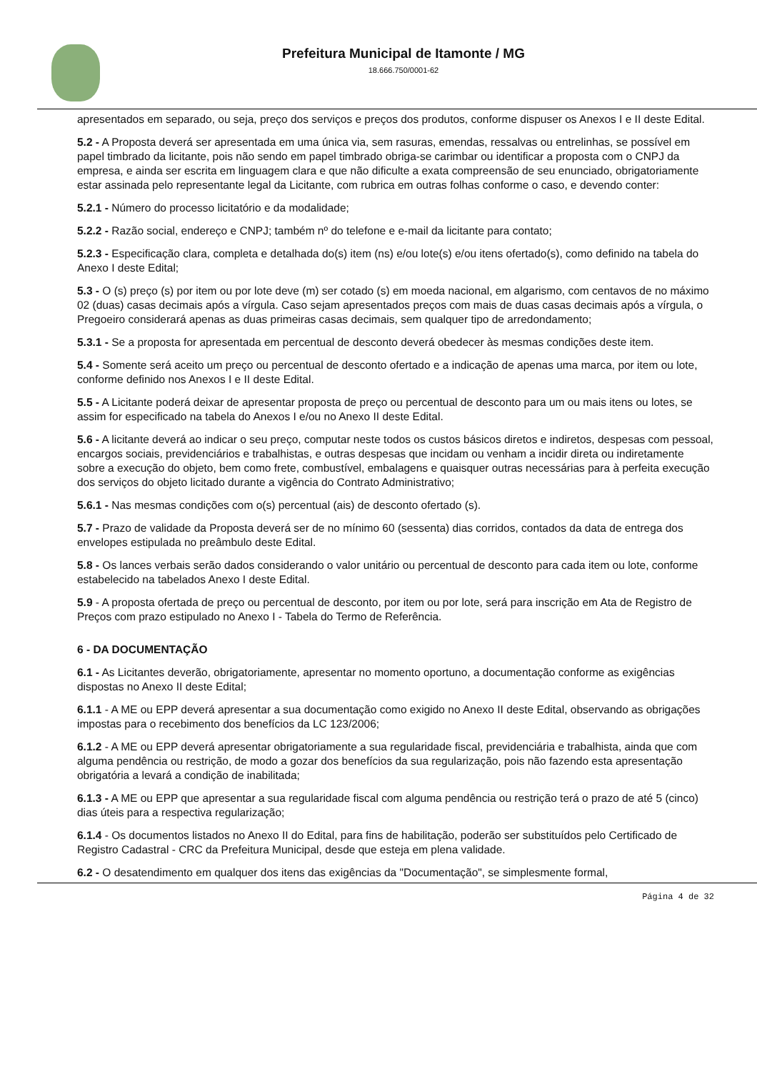Prefeitura Municipal de Itamonte / MG
18.666.750/0001-62
apresentados em separado, ou seja, preço dos serviços e preços dos produtos, conforme dispuser os Anexos I e II deste Edital.
5.2 - A Proposta deverá ser apresentada em uma única via, sem rasuras, emendas, ressalvas ou entrelinhas, se possível em papel timbrado da licitante, pois não sendo em papel timbrado obriga-se carimbar ou identificar a proposta com o CNPJ da empresa, e ainda ser escrita em linguagem clara e que não dificulte a exata compreensão de seu enunciado, obrigatoriamente estar assinada pelo representante legal da Licitante, com rubrica em outras folhas conforme o caso, e devendo conter:
5.2.1 - Número do processo licitatório e da modalidade;
5.2.2 - Razão social, endereço e CNPJ; também nº do telefone e e-mail da licitante para contato;
5.2.3 - Especificação clara, completa e detalhada do(s) item (ns) e/ou lote(s) e/ou itens ofertado(s), como definido na tabela do Anexo I deste Edital;
5.3 - O (s) preço (s) por item ou por lote deve (m) ser cotado (s) em moeda nacional, em algarismo, com centavos de no máximo 02 (duas) casas decimais após a vírgula. Caso sejam apresentados preços com mais de duas casas decimais após a vírgula, o Pregoeiro considerará apenas as duas primeiras casas decimais, sem qualquer tipo de arredondamento;
5.3.1 - Se a proposta for apresentada em percentual de desconto deverá obedecer às mesmas condições deste item.
5.4 - Somente será aceito um preço ou percentual de desconto ofertado e a indicação de apenas uma marca, por item ou lote, conforme definido nos Anexos I e II deste Edital.
5.5 - A Licitante poderá deixar de apresentar proposta de preço ou percentual de desconto para um ou mais itens ou lotes, se assim for especificado na tabela do Anexos I e/ou no Anexo II deste Edital.
5.6 - A licitante deverá ao indicar o seu preço, computar neste todos os custos básicos diretos e indiretos, despesas com pessoal, encargos sociais, previdenciários e trabalhistas, e outras despesas que incidam ou venham a incidir direta ou indiretamente sobre a execução do objeto, bem como frete, combustível, embalagens e quaisquer outras necessárias para à perfeita execução dos serviços do objeto licitado durante a vigência do Contrato Administrativo;
5.6.1 - Nas mesmas condições com o(s) percentual (ais) de desconto ofertado (s).
5.7 - Prazo de validade da Proposta deverá ser de no mínimo 60 (sessenta) dias corridos, contados da data de entrega dos envelopes estipulada no preâmbulo deste Edital.
5.8 - Os lances verbais serão dados considerando o valor unitário ou percentual de desconto para cada item ou lote, conforme estabelecido na tabelados Anexo I deste Edital.
5.9 - A proposta ofertada de preço ou percentual de desconto, por item ou por lote, será para inscrição em Ata de Registro de Preços com prazo estipulado no Anexo I - Tabela do Termo de Referência.
6 - DA DOCUMENTAÇÃO
6.1 - As Licitantes deverão, obrigatoriamente, apresentar no momento oportuno, a documentação conforme as exigências dispostas no Anexo II deste Edital;
6.1.1 - A ME ou EPP deverá apresentar a sua documentação como exigido no Anexo II deste Edital, observando as obrigações impostas para o recebimento dos benefícios da LC 123/2006;
6.1.2 - A ME ou EPP deverá apresentar obrigatoriamente a sua regularidade fiscal, previdenciária e trabalhista, ainda que com alguma pendência ou restrição, de modo a gozar dos benefícios da sua regularização, pois não fazendo esta apresentação obrigatória a levará a condição de inabilitada;
6.1.3 - A ME ou EPP que apresentar a sua regularidade fiscal com alguma pendência ou restrição terá o prazo de até 5 (cinco) dias úteis para a respectiva regularização;
6.1.4 - Os documentos listados no Anexo II do Edital, para fins de habilitação, poderão ser substituídos pelo Certificado de Registro Cadastral - CRC da Prefeitura Municipal, desde que esteja em plena validade.
6.2 - O desatendimento em qualquer dos itens das exigências da "Documentação", se simplesmente formal,
Página 4 de 32